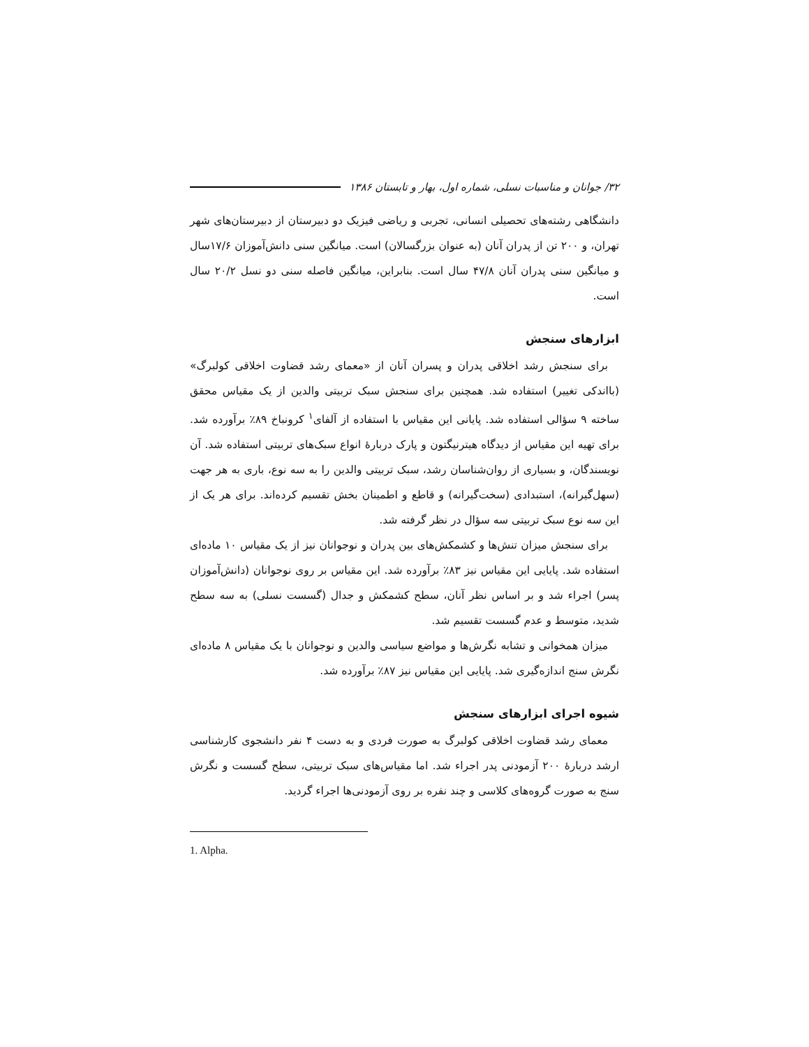۳۲/ جوانان و مناسبات نسلی، شماره اول، بهار و تابستان ۱۳۸۶
دانشگاهی رشته‌های تحصیلی انسانی، تجربی و ریاضی فیزیک دو دبیرستان از دبیرستان‌های شهر تهران، و ۲۰۰ تن از پدران آنان (به عنوان بزرگسالان) است. میانگین سنی دانش‌آموزان ۱۷/۶سال و میانگین سنی پدران آنان ۴۷/۸ سال است. بنابراین، میانگین فاصله سنی دو نسل ۲۰/۲ سال است.
ابزارهای سنجش
برای سنجش رشد اخلاقی پدران و پسران آنان از «معمای رشد قضاوت اخلاقی کولبرگ» (بااندکی تغییر) استفاده شد. همچنین برای سنجش سبک تربیتی والدین از یک مقیاس محقق ساخته ۹ سؤالی استفاده شد. پایانی این مقیاس با استفاده از آلفای<sup>۱</sup> کرونباخ ۸۹٪ برآورده شد. برای تهیه این مقیاس از دیدگاه هیترنیگتون و پارک دربارهٔ انواع سبک‌های تربیتی استفاده شد. آن نویسندگان، و بسیاری از روان‌شناسان رشد، سبک تربیتی والدین را به سه نوع، باری به هر جهت (سهل‌گیرانه)، استبدادی (سخت‌گیرانه) و قاطع و اطمینان بخش تقسیم کرده‌اند. برای هر یک از این سه نوع سبک تربیتی سه سؤال در نظر گرفته شد.
برای سنجش میزان تنش‌ها و کشمکش‌های بین پدران و نوجوانان نیز از یک مقیاس ۱۰ ماده‌ای استفاده شد. پایایی این مقیاس نیز ۸۳٪ برآورده شد. این مقیاس بر روی نوجوانان (دانش‌آموزان پسر) اجراء شد و بر اساس نظر آنان، سطح کشمکش و جدال (گسست نسلی) به سه سطح شدید، متوسط و عدم گسست تقسیم شد.
میزان همخوانی و تشابه نگرش‌ها و مواضع سیاسی والدین و نوجوانان با یک مقیاس ۸ ماده‌ای نگرش سنج اندازه‌گیری شد. پایایی این مقیاس نیز ۸۷٪ برآورده شد.
شیوه اجرای ابزارهای سنجش
معمای رشد قضاوت اخلاقی کولبرگ به صورت فردی و به دست ۴ نفر دانشجوی کارشناسی ارشد دربارهٔ ۲۰۰ آزمودنی پدر اجراء شد. اما مقیاس‌های سبک تربیتی، سطح گسست و نگرش سنج به صورت گروه‌های کلاسی و چند نفره بر روی آزمودنی‌ها اجراء گردید.
1. Alpha.